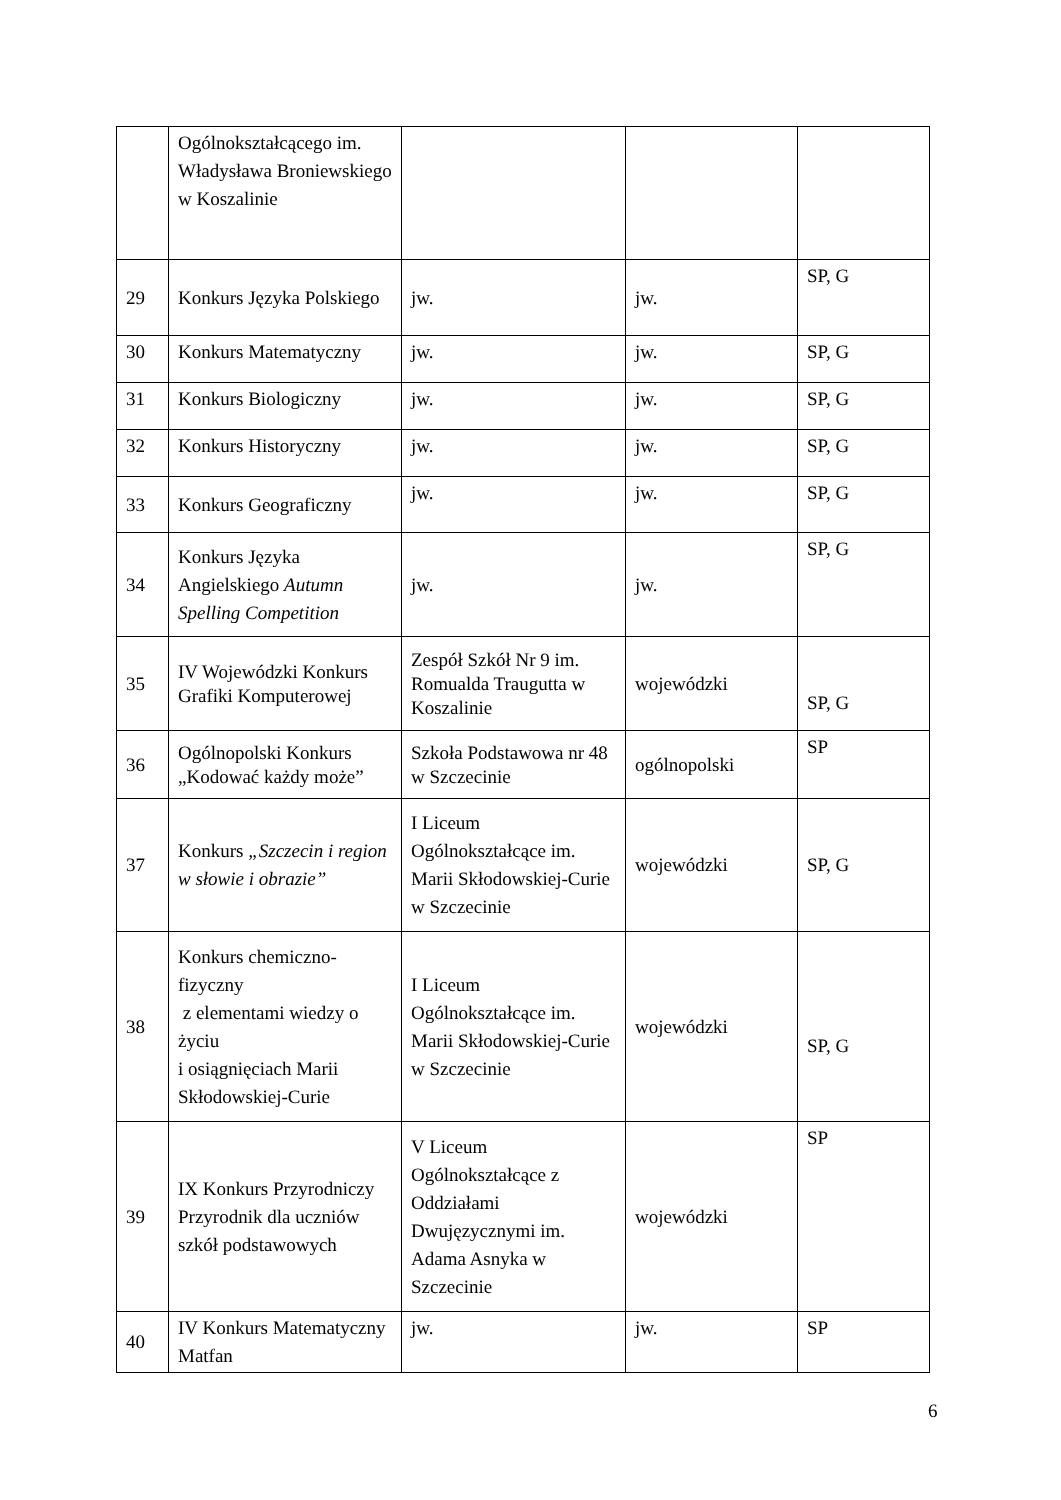| | Ogólnokształcącego im. Władysława Broniewskiego w Koszalinie | | | |
| 29 | Konkurs Języka Polskiego | jw. | jw. | SP, G |
| 30 | Konkurs Matematyczny | jw. | jw. | SP, G |
| 31 | Konkurs Biologiczny | jw. | jw. | SP, G |
| 32 | Konkurs Historyczny | jw. | jw. | SP, G |
| 33 | Konkurs Geograficzny | jw. | jw. | SP, G |
| 34 | Konkurs Języka Angielskiego Autumn Spelling Competition | jw. | jw. | SP, G |
| 35 | IV Wojewódzki Konkurs Grafiki Komputerowej | Zespół Szkół Nr 9 im. Romualda Traugutta w Koszalinie | wojewódzki | SP, G |
| 36 | Ogólnopolski Konkurs „Kodować każdy może” | Szkoła Podstawowa nr 48 w Szczecinie | ogólnopolski | SP |
| 37 | Konkurs „Szczecin i region w słowie i obrazie” | I Liceum Ogólnokształcące im. Marii Skłodowskiej-Curie w Szczecinie | wojewódzki | SP, G |
| 38 | Konkurs chemiczno-fizyczny z elementami wiedzy o życiu i osiągnięciach Marii Skłodowskiej-Curie | I Liceum Ogólnokształcące im. Marii Skłodowskiej-Curie w Szczecinie | wojewódzki | SP, G |
| 39 | IX Konkurs Przyrodniczy Przyrodnik dla uczniów szkół podstawowych | V Liceum Ogólnokształcące z Oddziałami Dwujęzycznymi im. Adama Asnyka w Szczecinie | wojewódzki | SP |
| 40 | IV Konkurs Matematyczny Matfan | jw. | jw. | SP |
6